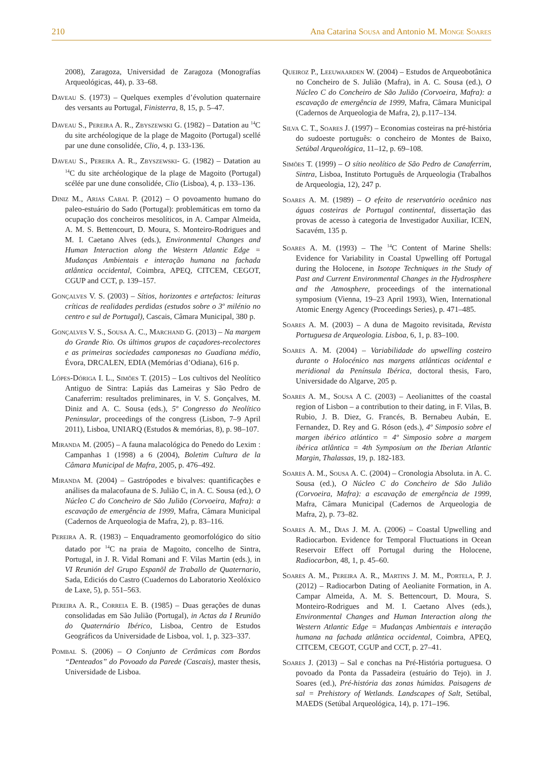210 Ana Catarina Sousa and Antonio M. Monge Soares
2008), Zaragoza, Universidad de Zaragoza (Monografías Arqueológicas, 44), p. 33–68.
Daveau S. (1973) – Quelques exemples d’évolution quaternaire des versants au Portugal, Finisterra, 8, 15, p. 5–47.
Daveau S., Pereira A. R., Zbyszewski G. (1982) – Datation au <sup>14</sup>C du site archéologique de la plage de Magoito (Portugal) scellé par une dune consolidée, Clio, 4, p. 133-136.
Daveau S., Pereira A. R., Zbyszewski- G. (1982) – Datation au <sup>14</sup>C du site archéologique de la plage de Magoito (Portugal) scélée par une dune consolidée, Clio (Lisboa), 4, p. 133–136.
Diniz M., Arias Cabal P. (2012) – O povoamento humano do paleo-estuário do Sado (Portugal): problemáticas em torno da ocupação dos concheiros mesolíticos, in A. Campar Almeida, A. M. S. Bettencourt, D. Moura, S. Monteiro-Rodrigues and M. I. Caetano Alves (eds.), Environmental Changes and Human Interaction along the Western Atlantic Edge = Mudanças Ambientais e interação humana na fachada atlântica occidental, Coimbra, APEQ, CITCEM, CEGOT, CGUP and CCT, p. 139–157.
Gonçalves V. S. (2003) – Sítios, horizontes e artefactos: leituras críticas de realidades perdidas (estudos sobre o 3º milénio no centro e sul de Portugal), Cascais, Câmara Municipal, 380 p.
Gonçalves V. S., Sousa A. C., Marchand G. (2013) – Na margem do Grande Rio. Os últimos grupos de caçadores-recolectores e as primeiras sociedades camponesas no Guadiana médio, Évora, DRCALEN, EDIA (Memórias d’Odiana), 616 p.
Lópes-Dóriga I. L., Simões T. (2015) – Los cultivos del Neolítico Antiguo de Sintra: Lapiás das Lameiras y São Pedro de Canaferrim: resultados preliminares, in V. S. Gonçalves, M. Diniz and A. C. Sousa (eds.), 5º Congresso do Neolítico Peninsular, proceedings of the congress (Lisbon, 7–9 April 2011), Lisboa, UNIARQ (Estudos & memórias, 8), p. 98–107.
Miranda M. (2005) – A fauna malacológica do Penedo do Lexim : Campanhas 1 (1998) a 6 (2004), Boletim Cultura de la Câmara Municipal de Mafra, 2005, p. 476–492.
Miranda M. (2004) – Gastrópodes e bivalves: quantificações e análises da malacofauna de S. Julião C, in A. C. Sousa (ed.), O Núcleo C do Concheiro de São Julião (Corvoeira, Mafra): a escavação de emergência de 1999, Mafra, Câmara Municipal (Cadernos de Arqueologia de Mafra, 2), p. 83–116.
Pereira A. R. (1983) – Enquadramento geomorfológico do sítio datado por <sup>14</sup>C na praia de Magoito, concelho de Sintra, Portugal, in J. R. Vidal Romani and F. Vilas Martin (eds.), in VI Reunión del Grupo Espanõl de Traballo de Quaternario, Sada, Ediciós do Castro (Cuadernos do Laboratorio Xeolóxico de Laxe, 5), p. 551–563.
Pereira A. R., Correia E. B. (1985) – Duas gerações de dunas consolidadas em São Julião (Portugal), in Actas da I Reunião do Quaternário Ibérico, Lisboa, Centro de Estudos Geográficos da Universidade de Lisboa, vol. 1, p. 323–337.
Pombal S. (2006) – O Conjunto de Cerâmicas com Bordos “Denteados” do Povoado da Parede (Cascais), master thesis, Universidade de Lisboa.
Queiroz P., Leeuwaarden W. (2004) – Estudos de Arqueobotânica no Concheiro de S. Julião (Mafra), in A. C. Sousa (ed.), O Núcleo C do Concheiro de São Julião (Corvoeira, Mafra): a escavação de emergência de 1999, Mafra, Câmara Municipal (Cadernos de Arqueologia de Mafra, 2), p.117–134.
Silva C. T., Soares J. (1997) – Economias costeiras na pré-história do sudoeste português: o concheiro de Montes de Baixo, Setúbal Arqueológica, 11–12, p. 69–108.
Simões T. (1999) – O sítio neolítico de São Pedro de Canaferrim, Sintra, Lisboa, Instituto Português de Arqueologia (Trabalhos de Arqueologia, 12), 247 p.
Soares A. M. (1989) – O efeito de reservatório oceânico nas águas costeiras de Portugal continental, dissertação das provas de acesso à categoria de Investigador Auxiliar, ICEN, Sacavém, 135 p.
Soares A. M. (1993) – The <sup>14</sup>C Content of Marine Shells: Evidence for Variability in Coastal Upwelling off Portugal during the Holocene, in Isotope Techniques in the Study of Past and Current Environmental Changes in the Hydrosphere and the Atmosphere, proceedings of the international symposium (Vienna, 19–23 April 1993), Wien, International Atomic Energy Agency (Proceedings Series), p. 471–485.
Soares A. M. (2003) – A duna de Magoito revisitada, Revista Portuguesa de Arqueologia. Lisboa, 6, 1, p. 83–100.
Soares A. M. (2004) – Variabilidade do upwelling costeiro durante o Holocénico nas margens atlânticas ocidental e meridional da Península Ibérica, doctoral thesis, Faro, Universidade do Algarve, 205 p.
Soares A. M., Sousa A C. (2003) – Aeolianittes of the coastal region of Lisbon – a contribution to their dating, in F. Vilas, B. Rubio, J. B. Diez, G. Francés, B. Bernabeu Aubán, E. Fernandez, D. Rey and G. Róson (eds.), 4º Simposio sobre el margen ibérico atlántico = 4º Simposio sobre a margem ibérica atlântica = 4th Symposium on the Iberian Atlantic Margin, Thalassas, 19, p. 182-183.
Soares A. M., Sousa A. C. (2004) – Cronologia Absoluta. in A. C. Sousa (ed.), O Núcleo C do Concheiro de São Julião (Corvoeira, Mafra): a escavação de emergência de 1999, Mafra, Câmara Municipal (Cadernos de Arqueologia de Mafra, 2), p. 73–82.
Soares A. M., Dias J. M. A. (2006) – Coastal Upwelling and Radiocarbon. Evidence for Temporal Fluctuations in Ocean Reservoir Effect off Portugal during the Holocene, Radiocarbon, 48, 1, p. 45–60.
Soares A. M., Pereira A. R., Martins J. M. M., Portela, P. J. (2012) – Radiocarbon Dating of Aeolianite Formation, in A. Campar Almeida, A. M. S. Bettencourt, D. Moura, S. Monteiro-Rodrigues and M. I. Caetano Alves (eds.), Environmental Changes and Human Interaction along the Western Atlantic Edge = Mudanças Ambientais e interação humana na fachada atlântica occidental, Coimbra, APEQ, CITCEM, CEGOT, CGUP and CCT, p. 27–41.
Soares J. (2013) – Sal e conchas na Pré-História portuguesa. O povoado da Ponta da Passadeira (estuário do Tejo). in J. Soares (ed.), Pré-história das zonas húmidas. Paisagens de sal = Prehistory of Wetlands. Landscapes of Salt, Setúbal, MAEDS (Setúbal Arqueológica, 14), p. 171–196.